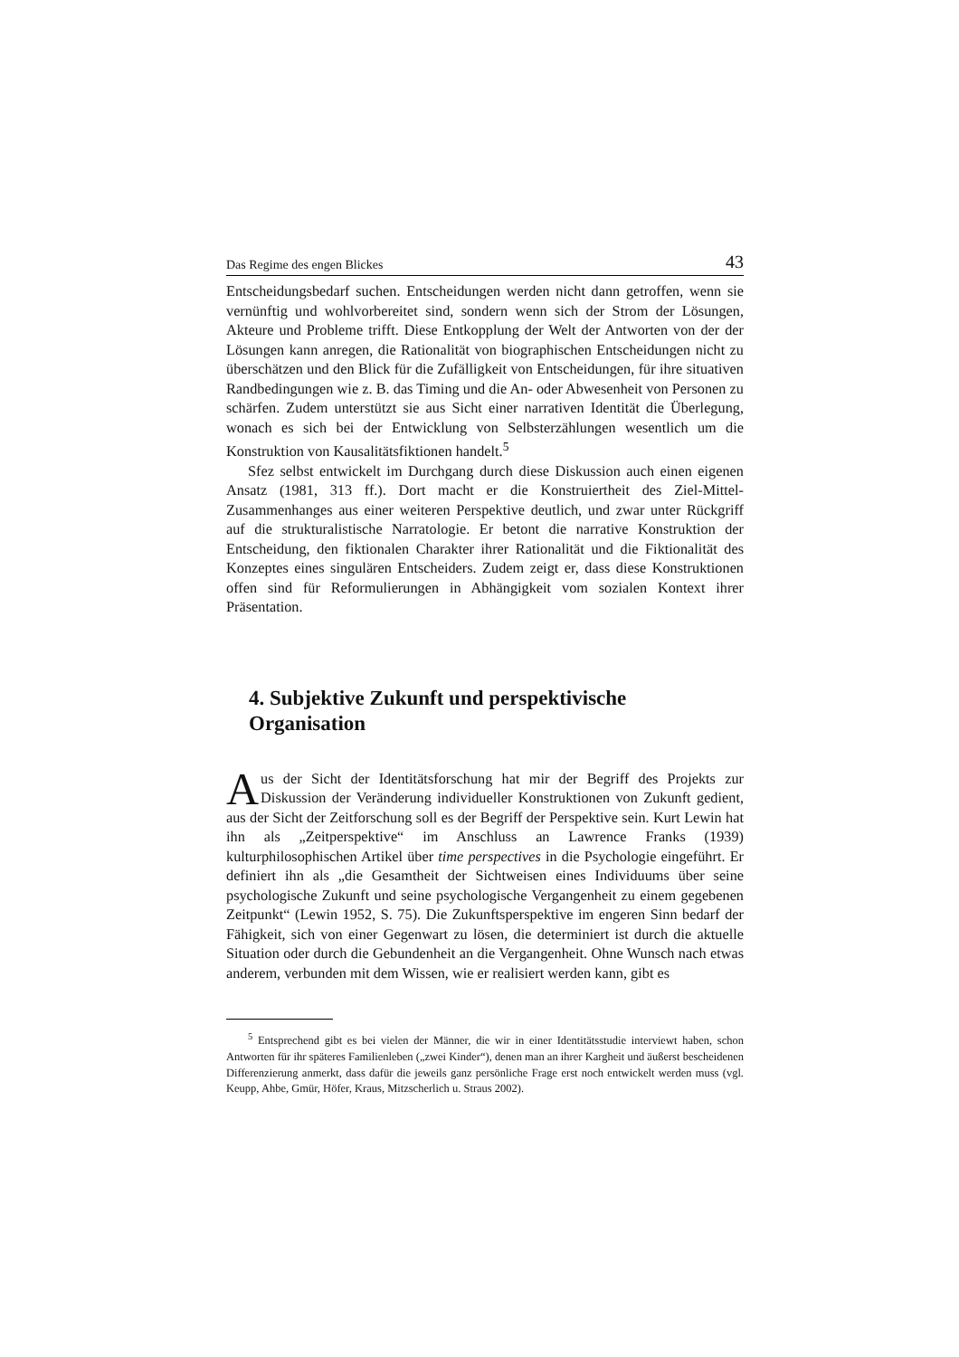Das Regime des engen Blickes 43
Entscheidungsbedarf suchen. Entscheidungen werden nicht dann getroffen, wenn sie vernünftig und wohlvorbereitet sind, sondern wenn sich der Strom der Lösungen, Akteure und Probleme trifft. Diese Entkopplung der Welt der Antworten von der der Lösungen kann anregen, die Rationalität von biographischen Entscheidungen nicht zu überschätzen und den Blick für die Zufälligkeit von Entscheidungen, für ihre situativen Randbedingungen wie z. B. das Timing und die An- oder Abwesenheit von Personen zu schärfen. Zudem unterstützt sie aus Sicht einer narrativen Identität die Überlegung, wonach es sich bei der Entwicklung von Selbsterzählungen wesentlich um die Konstruktion von Kausalitätsfiktionen handelt.<sup>5</sup>
Sfez selbst entwickelt im Durchgang durch diese Diskussion auch einen eigenen Ansatz (1981, 313 ff.). Dort macht er die Konstruiertheit des Ziel-Mittel-Zusammenhanges aus einer weiteren Perspektive deutlich, und zwar unter Rückgriff auf die strukturalistische Narratologie. Er betont die narrative Konstruktion der Entscheidung, den fiktionalen Charakter ihrer Rationalität und die Fiktionalität des Konzeptes eines singulären Entscheiders. Zudem zeigt er, dass diese Konstruktionen offen sind für Reformulierungen in Abhängigkeit vom sozialen Kontext ihrer Präsentation.
4. Subjektive Zukunft und perspektivische Organisation
Aus der Sicht der Identitätsforschung hat mir der Begriff des Projekts zur Diskussion der Veränderung individueller Konstruktionen von Zukunft gedient, aus der Sicht der Zeitforschung soll es der Begriff der Perspektive sein. Kurt Lewin hat ihn als „Zeitperspektive“ im Anschluss an Lawrence Franks (1939) kulturphilosophischen Artikel über time perspectives in die Psychologie eingeführt. Er definiert ihn als „die Gesamtheit der Sichtweisen eines Individuums über seine psychologische Zukunft und seine psychologische Vergangenheit zu einem gegebenen Zeitpunkt“ (Lewin 1952, S. 75). Die Zukunftsperspektive im engeren Sinn bedarf der Fähigkeit, sich von einer Gegenwart zu lösen, die determiniert ist durch die aktuelle Situation oder durch die Gebundenheit an die Vergangenheit. Ohne Wunsch nach etwas anderem, verbunden mit dem Wissen, wie er realisiert werden kann, gibt es
<sup>5</sup> Entsprechend gibt es bei vielen der Männer, die wir in einer Identitätsstudie interviewt haben, schon Antworten für ihr späteres Familienleben („zwei Kinder“), denen man an ihrer Kargheit und äußerst bescheidenen Differenzierung anmerkt, dass dafür die jeweils ganz persönliche Frage erst noch entwickelt werden muss (vgl. Keupp, Ahbe, Gmür, Höfer, Kraus, Mitzscherlich u. Straus 2002).